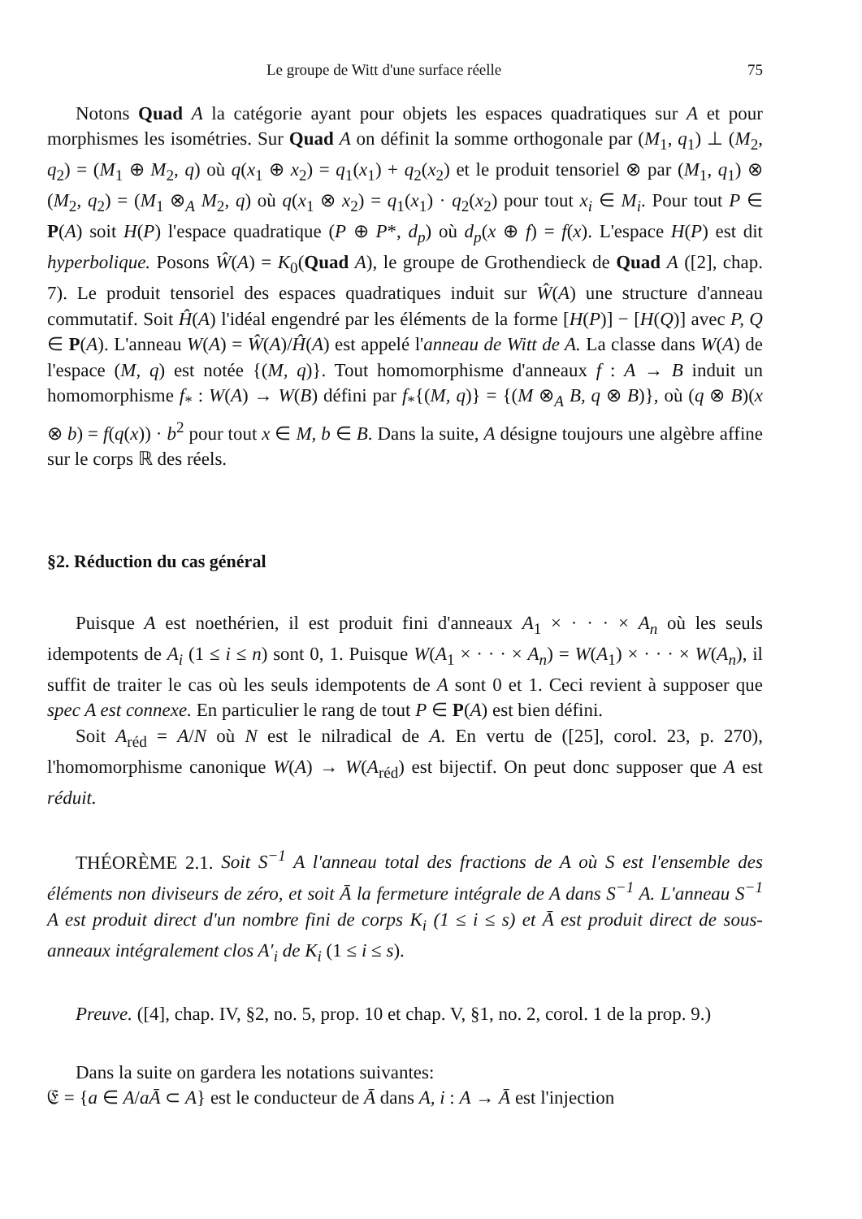Le groupe de Witt d'une surface réelle 75
Notons Quad A la catégorie ayant pour objets les espaces quadratiques sur A et pour morphismes les isométries. Sur Quad A on définit la somme orthogonale par (M<sub>1</sub>, q<sub>1</sub>) ⊥ (M<sub>2</sub>, q<sub>2</sub>) = (M<sub>1</sub> ⊕ M<sub>2</sub>, q) où q(x<sub>1</sub> ⊕ x<sub>2</sub>) = q<sub>1</sub>(x<sub>1</sub>) + q<sub>2</sub>(x<sub>2</sub>) et le produit tensoriel ⊗ par (M<sub>1</sub>, q<sub>1</sub>) ⊗ (M<sub>2</sub>, q<sub>2</sub>) = (M<sub>1</sub> ⊗<sub>A</sub> M<sub>2</sub>, q) où q(x<sub>1</sub> ⊗ x<sub>2</sub>) = q<sub>1</sub>(x<sub>1</sub>) · q<sub>2</sub>(x<sub>2</sub>) pour tout x<sub>i</sub> ∈ M<sub>i</sub>. Pour tout P ∈ P(A) soit H(P) l'espace quadratique (P ⊕ P*, d<sub>p</sub>) où d<sub>p</sub>(x ⊕ f) = f(x). L'espace H(P) est dit hyperbolique. Posons Ŵ(A) = K<sub>0</sub>(Quad A), le groupe de Grothendieck de Quad A ([2], chap. 7). Le produit tensoriel des espaces quadratiques induit sur Ŵ(A) une structure d'anneau commutatif. Soit Ĥ(A) l'idéal engendré par les éléments de la forme [H(P)] − [H(Q)] avec P, Q ∈ P(A). L'anneau W(A) = Ŵ(A)/Ĥ(A) est appelé l'anneau de Witt de A. La classe dans W(A) de l'espace (M, q) est notée {(M, q)}. Tout homomorphisme d'anneaux f : A → B induit un homomorphisme f<sub>*</sub> : W(A) → W(B) défini par f<sub>*</sub>{(M, q)} = {(M ⊗<sub>A</sub> B, q ⊗ B)}, où (q ⊗ B)(x ⊗ b) = f(q(x)) · b<sup>2</sup> pour tout x ∈ M, b ∈ B. Dans la suite, A désigne toujours une algèbre affine sur le corps ℝ des réels.
§2. Réduction du cas général
Puisque A est noethérien, il est produit fini d'anneaux A<sub>1</sub> × · · · × A<sub>n</sub> où les seuls idempotents de A<sub>i</sub> (1 ≤ i ≤ n) sont 0, 1. Puisque W(A<sub>1</sub> × · · · × A<sub>n</sub>) = W(A<sub>1</sub>) × · · · × W(A<sub>n</sub>), il suffit de traiter le cas où les seuls idempotents de A sont 0 et 1. Ceci revient à supposer que spec A est connexe. En particulier le rang de tout P ∈ P(A) est bien défini.
Soit A<sub>réd</sub> = A/N où N est le nilradical de A. En vertu de ([25], corol. 23, p. 270), l'homomorphisme canonique W(A) → W(A<sub>réd</sub>) est bijectif. On peut donc supposer que A est réduit.
THÉORÈME 2.1. Soit S<sup>−1</sup> A l'anneau total des fractions de A où S est l'ensemble des éléments non diviseurs de zéro, et soit Ā la fermeture intégrale de A dans S<sup>−1</sup> A. L'anneau S<sup>−1</sup> A est produit direct d'un nombre fini de corps K<sub>i</sub> (1 ≤ i ≤ s) et Ā est produit direct de sous-anneaux intégralement clos A′<sub>i</sub> de K<sub>i</sub> (1 ≤ i ≤ s).
Preuve. ([4], chap. IV, §2, no. 5, prop. 10 et chap. V, §1, no. 2, corol. 1 de la prop. 9.)
Dans la suite on gardera les notations suivantes:
𝔈 = {a ∈ A/aĀ ⊂ A} est le conducteur de Ā dans A, i : A → Ā est l'injection